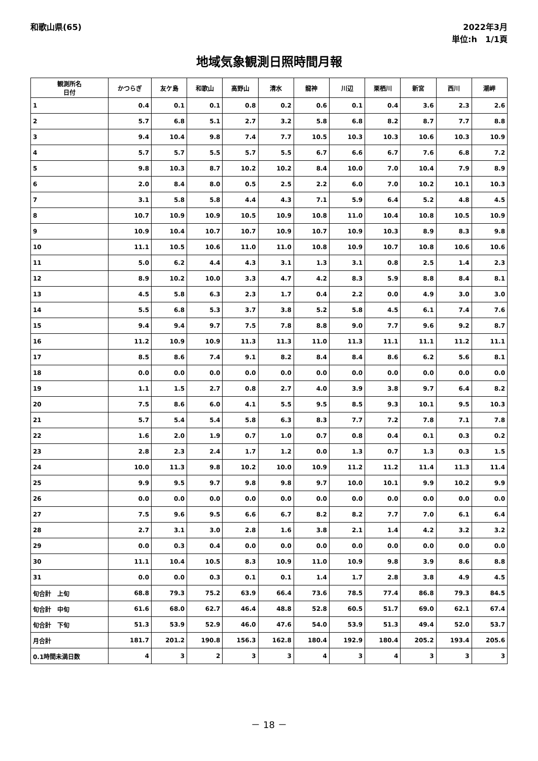和歌山県(65) 2022年3月
単位:h　1/1頁
地域気象観測日照時間月報
| 観測所名 日付 | かつらぎ | 友ケ島 | 和歌山 | 高野山 | 清水 | 龍神 | 川辺 | 栗栖川 | 新宮 | 西川 | 潮岬 |
| --- | --- | --- | --- | --- | --- | --- | --- | --- | --- | --- | --- |
| 1 | 0.4 | 0.1 | 0.1 | 0.8 | 0.2 | 0.6 | 0.1 | 0.4 | 3.6 | 2.3 | 2.6 |
| 2 | 5.7 | 6.8 | 5.1 | 2.7 | 3.2 | 5.8 | 6.8 | 8.2 | 8.7 | 7.7 | 8.8 |
| 3 | 9.4 | 10.4 | 9.8 | 7.4 | 7.7 | 10.5 | 10.3 | 10.3 | 10.6 | 10.3 | 10.9 |
| 4 | 5.7 | 5.7 | 5.5 | 5.7 | 5.5 | 6.7 | 6.6 | 6.7 | 7.6 | 6.8 | 7.2 |
| 5 | 9.8 | 10.3 | 8.7 | 10.2 | 10.2 | 8.4 | 10.0 | 7.0 | 10.4 | 7.9 | 8.9 |
| 6 | 2.0 | 8.4 | 8.0 | 0.5 | 2.5 | 2.2 | 6.0 | 7.0 | 10.2 | 10.1 | 10.3 |
| 7 | 3.1 | 5.8 | 5.8 | 4.4 | 4.3 | 7.1 | 5.9 | 6.4 | 5.2 | 4.8 | 4.5 |
| 8 | 10.7 | 10.9 | 10.9 | 10.5 | 10.9 | 10.8 | 11.0 | 10.4 | 10.8 | 10.5 | 10.9 |
| 9 | 10.9 | 10.4 | 10.7 | 10.7 | 10.9 | 10.7 | 10.9 | 10.3 | 8.9 | 8.3 | 9.8 |
| 10 | 11.1 | 10.5 | 10.6 | 11.0 | 11.0 | 10.8 | 10.9 | 10.7 | 10.8 | 10.6 | 10.6 |
| 11 | 5.0 | 6.2 | 4.4 | 4.3 | 3.1 | 1.3 | 3.1 | 0.8 | 2.5 | 1.4 | 2.3 |
| 12 | 8.9 | 10.2 | 10.0 | 3.3 | 4.7 | 4.2 | 8.3 | 5.9 | 8.8 | 8.4 | 8.1 |
| 13 | 4.5 | 5.8 | 6.3 | 2.3 | 1.7 | 0.4 | 2.2 | 0.0 | 4.9 | 3.0 | 3.0 |
| 14 | 5.5 | 6.8 | 5.3 | 3.7 | 3.8 | 5.2 | 5.8 | 4.5 | 6.1 | 7.4 | 7.6 |
| 15 | 9.4 | 9.4 | 9.7 | 7.5 | 7.8 | 8.8 | 9.0 | 7.7 | 9.6 | 9.2 | 8.7 |
| 16 | 11.2 | 10.9 | 10.9 | 11.3 | 11.3 | 11.0 | 11.3 | 11.1 | 11.1 | 11.2 | 11.1 |
| 17 | 8.5 | 8.6 | 7.4 | 9.1 | 8.2 | 8.4 | 8.4 | 8.6 | 6.2 | 5.6 | 8.1 |
| 18 | 0.0 | 0.0 | 0.0 | 0.0 | 0.0 | 0.0 | 0.0 | 0.0 | 0.0 | 0.0 | 0.0 |
| 19 | 1.1 | 1.5 | 2.7 | 0.8 | 2.7 | 4.0 | 3.9 | 3.8 | 9.7 | 6.4 | 8.2 |
| 20 | 7.5 | 8.6 | 6.0 | 4.1 | 5.5 | 9.5 | 8.5 | 9.3 | 10.1 | 9.5 | 10.3 |
| 21 | 5.7 | 5.4 | 5.4 | 5.8 | 6.3 | 8.3 | 7.7 | 7.2 | 7.8 | 7.1 | 7.8 |
| 22 | 1.6 | 2.0 | 1.9 | 0.7 | 1.0 | 0.7 | 0.8 | 0.4 | 0.1 | 0.3 | 0.2 |
| 23 | 2.8 | 2.3 | 2.4 | 1.7 | 1.2 | 0.0 | 1.3 | 0.7 | 1.3 | 0.3 | 1.5 |
| 24 | 10.0 | 11.3 | 9.8 | 10.2 | 10.0 | 10.9 | 11.2 | 11.2 | 11.4 | 11.3 | 11.4 |
| 25 | 9.9 | 9.5 | 9.7 | 9.8 | 9.8 | 9.7 | 10.0 | 10.1 | 9.9 | 10.2 | 9.9 |
| 26 | 0.0 | 0.0 | 0.0 | 0.0 | 0.0 | 0.0 | 0.0 | 0.0 | 0.0 | 0.0 | 0.0 |
| 27 | 7.5 | 9.6 | 9.5 | 6.6 | 6.7 | 8.2 | 8.2 | 7.7 | 7.0 | 6.1 | 6.4 |
| 28 | 2.7 | 3.1 | 3.0 | 2.8 | 1.6 | 3.8 | 2.1 | 1.4 | 4.2 | 3.2 | 3.2 |
| 29 | 0.0 | 0.3 | 0.4 | 0.0 | 0.0 | 0.0 | 0.0 | 0.0 | 0.0 | 0.0 | 0.0 |
| 30 | 11.1 | 10.4 | 10.5 | 8.3 | 10.9 | 11.0 | 10.9 | 9.8 | 3.9 | 8.6 | 8.8 |
| 31 | 0.0 | 0.0 | 0.3 | 0.1 | 0.1 | 1.4 | 1.7 | 2.8 | 3.8 | 4.9 | 4.5 |
| 旬合計 上旬 | 68.8 | 79.3 | 75.2 | 63.9 | 66.4 | 73.6 | 78.5 | 77.4 | 86.8 | 79.3 | 84.5 |
| 旬合計 中旬 | 61.6 | 68.0 | 62.7 | 46.4 | 48.8 | 52.8 | 60.5 | 51.7 | 69.0 | 62.1 | 67.4 |
| 旬合計 下旬 | 51.3 | 53.9 | 52.9 | 46.0 | 47.6 | 54.0 | 53.9 | 51.3 | 49.4 | 52.0 | 53.7 |
| 月合計 | 181.7 | 201.2 | 190.8 | 156.3 | 162.8 | 180.4 | 192.9 | 180.4 | 205.2 | 193.4 | 205.6 |
| 0.1時間未満日数 | 4 | 3 | 2 | 3 | 3 | 4 | 3 | 4 | 3 | 3 | 3 |
－ 18 －